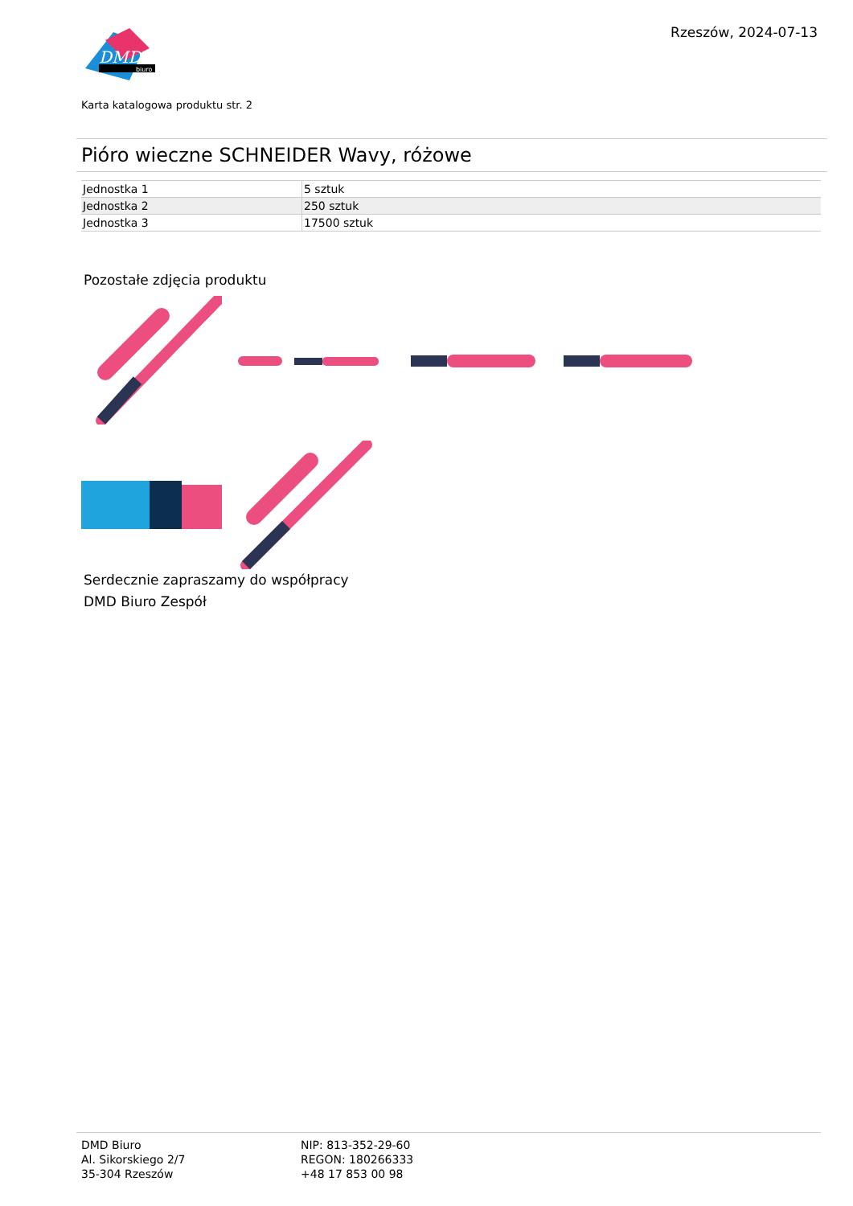DMD
biuro
Rzeszów, 2024-07-13
Karta katalogowa produktu str. 2
Pióro wieczne SCHNEIDER Wavy, różowe
| Jednostka 1 | 5 sztuk |
| Jednostka 2 | 250 sztuk |
| Jednostka 3 | 17500 sztuk |
Pozostałe zdjęcia produktu
Serdecznie zapraszamy do współpracy
DMD Biuro Zespół
DMD Biuro
Al. Sikorskiego 2/7
35-304 Rzeszów
NIP: 813-352-29-60
REGON: 180266333
+48 17 853 00 98